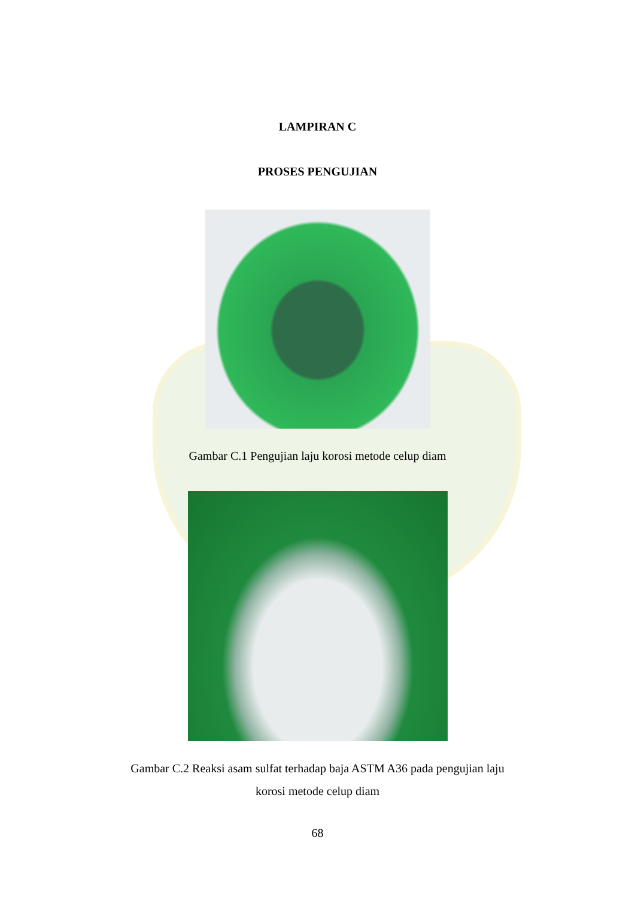LAMPIRAN C
PROSES PENGUJIAN
Gambar C.1 Pengujian laju korosi metode celup diam
Gambar C.2 Reaksi asam sulfat terhadap baja ASTM A36 pada pengujian laju
korosi metode celup diam
68